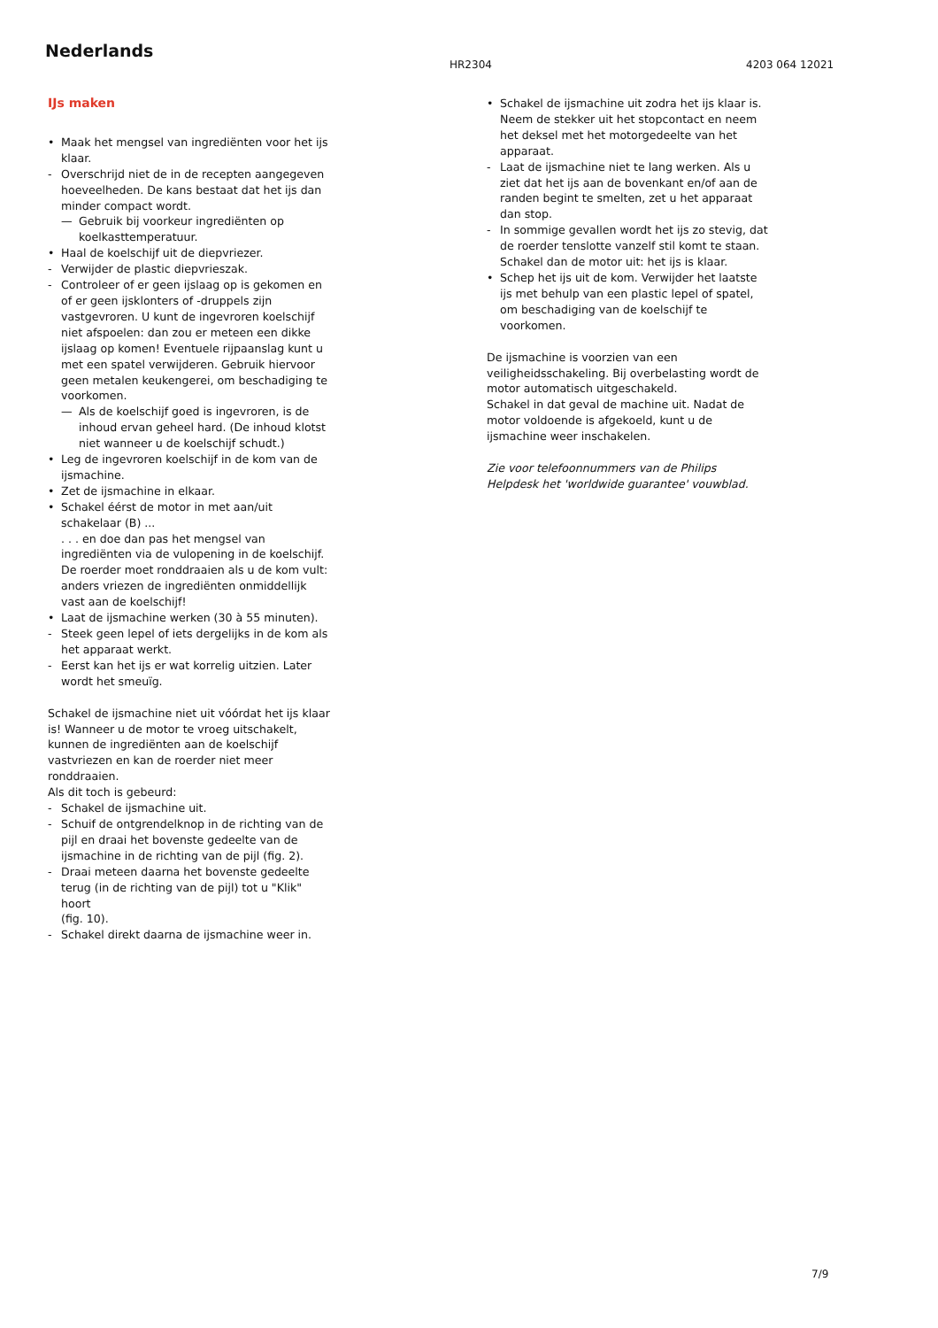Nederlands
HR2304 4203 064 12021
IJs maken
• Maak het mengsel van ingrediënten voor het ijs klaar.
- Overschrijd niet de in de recepten aangegeven hoeveelheden. De kans bestaat dat het ijs dan minder compact wordt.
— Gebruik bij voorkeur ingrediënten op koelkasttemperatuur.
• Haal de koelschijf uit de diepvriezer.
- Verwijder de plastic diepvrieszak.
- Controleer of er geen ijslaag op is gekomen en of er geen ijsklonters of -druppels zijn vastgevroren. U kunt de ingevroren koelschijf niet afspoelen: dan zou er meteen een dikke ijslaag op komen! Eventuele rijpaanslag kunt u met een spatel verwijderen. Gebruik hiervoor geen metalen keukengerei, om beschadiging te voorkomen.
— Als de koelschijf goed is ingevroren, is de inhoud ervan geheel hard. (De inhoud klotst niet wanneer u de koelschijf schudt.)
• Leg de ingevroren koelschijf in de kom van de ijsmachine.
• Zet de ijsmachine in elkaar.
• Schakel éérst de motor in met aan/uit schakelaar (B) ...
. . . en doe dan pas het mengsel van ingrediënten via de vulopening in de koelschijf.
De roerder moet ronddraaien als u de kom vult: anders vriezen de ingrediënten onmiddellijk vast aan de koelschijf!
• Laat de ijsmachine werken (30 à 55 minuten).
- Steek geen lepel of iets dergelijks in de kom als het apparaat werkt.
- Eerst kan het ijs er wat korrelig uitzien. Later wordt het smeuïg.
Schakel de ijsmachine niet uit vóórdat het ijs klaar is! Wanneer u de motor te vroeg uitschakelt, kunnen de ingrediënten aan de koelschijf vastvriezen en kan de roerder niet meer ronddraaien.
Als dit toch is gebeurd:
- Schakel de ijsmachine uit.
- Schuif de ontgrendelknop in de richting van de pijl en draai het bovenste gedeelte van de ijsmachine in de richting van de pijl (fig. 2).
- Draai meteen daarna het bovenste gedeelte terug (in de richting van de pijl) tot u "Klik" hoort
(fig. 10).
- Schakel direkt daarna de ijsmachine weer in.
• Schakel de ijsmachine uit zodra het ijs klaar is. Neem de stekker uit het stopcontact en neem het deksel met het motorgedeelte van het apparaat.
- Laat de ijsmachine niet te lang werken. Als u ziet dat het ijs aan de bovenkant en/of aan de randen begint te smelten, zet u het apparaat dan stop.
- In sommige gevallen wordt het ijs zo stevig, dat de roerder tenslotte vanzelf stil komt te staan. Schakel dan de motor uit: het ijs is klaar.
• Schep het ijs uit de kom. Verwijder het laatste ijs met behulp van een plastic lepel of spatel, om beschadiging van de koelschijf te voorkomen.
De ijsmachine is voorzien van een veiligheidsschakeling. Bij overbelasting wordt de motor automatisch uitgeschakeld.
Schakel in dat geval de machine uit. Nadat de motor voldoende is afgekoeld, kunt u de ijsmachine weer inschakelen.
Zie voor telefoonnummers van de Philips Helpdesk het 'worldwide guarantee' vouwblad.
7/9